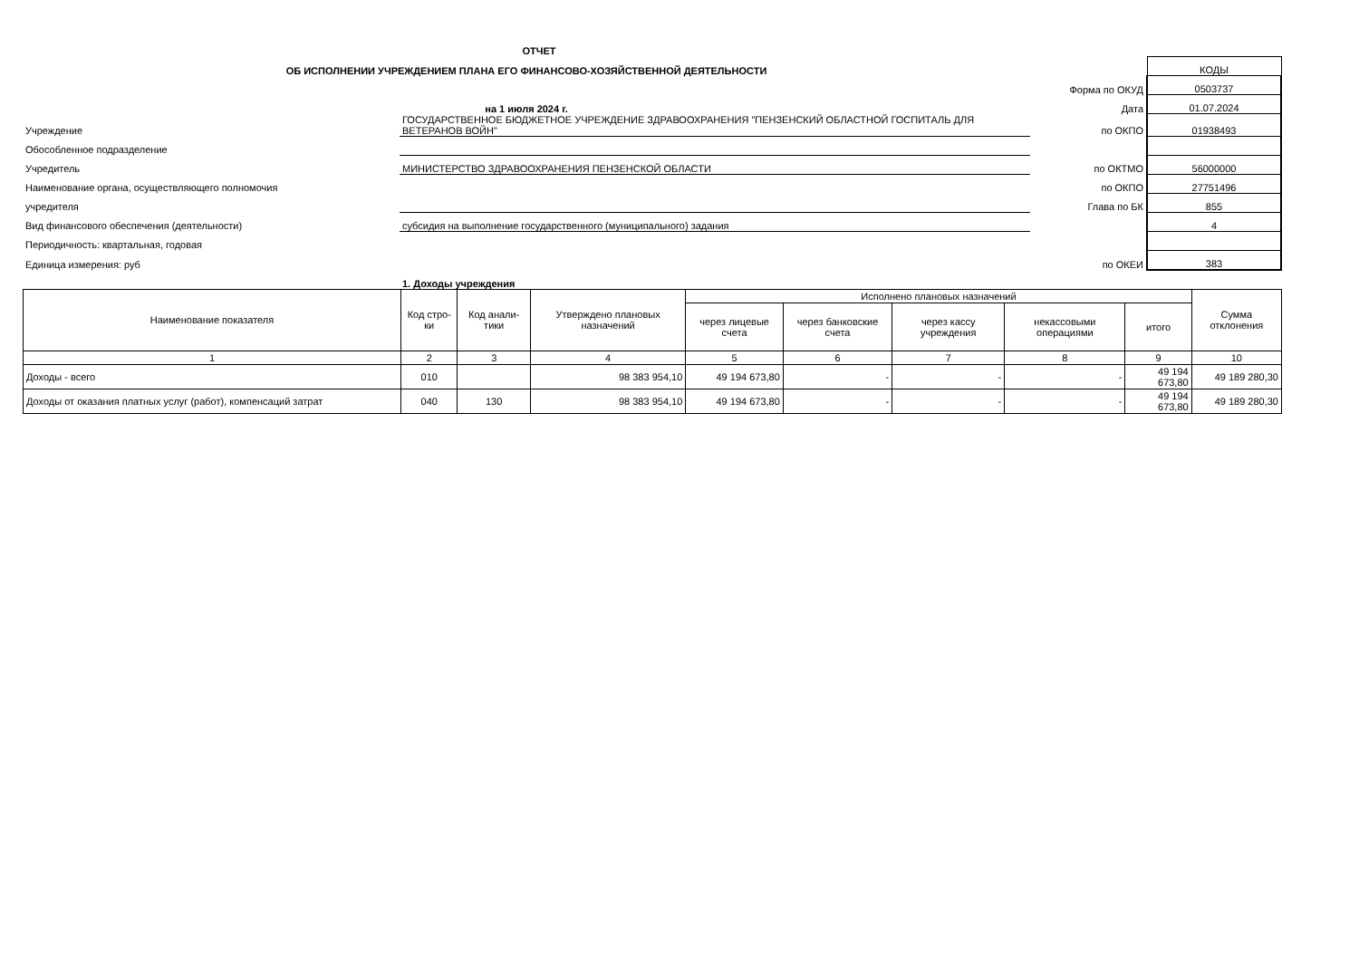ОТЧЕТ
| ОБ ИСПОЛНЕНИИ УЧРЕЖДЕНИЕМ ПЛАНА ЕГО ФИНАНСОВО-ХОЗЯЙСТВЕННОЙ ДЕЯТЕЛЬНОСТИ | | | КОДЫ |
| | | Форма по ОКУД | 0503737 |
| на 1 июля 2024 г. | | Дата | 01.07.2024 |
| Учреждение | ГОСУДАРСТВЕННОЕ БЮДЖЕТНОЕ УЧРЕЖДЕНИЕ ЗДРАВООХРАНЕНИЯ "ПЕНЗЕНСКИЙ ОБЛАСТНОЙ ГОСПИТАЛЬ ДЛЯ ВЕТЕРАНОВ ВОЙН" | по ОКПО | 01938493 |
| Обособленное подразделение | | | |
| Учредитель | МИНИСТЕРСТВО ЗДРАВООХРАНЕНИЯ ПЕНЗЕНСКОЙ ОБЛАСТИ | по ОКТМО | 56000000 |
| Наименование органа, осуществляющего полномочия | | по ОКПО | 27751496 |
| учредителя | | Глава по БК | 855 |
| Вид финансового обеспечения (деятельности) | субсидия на выполнение государственного (муниципального) задания | | 4 |
| Периодичность: квартальная, годовая | | | |
| Единица измерения: руб | | по ОКЕИ | 383 |
| | 1. Доходы учреждения | | |
| Наименование показателя | Код стро-ки | Код анали-тики | Утверждено плановых назначений | Исполнено плановых назначений | | | | | Сумма отклонения |
| --- | --- | --- | --- | --- | --- | --- | --- | --- | --- |
| | | | | через лицевые счета | через банковские счета | через кассу учреждения | некассовыми операциями | итого | |
| 1 | 2 | 3 | 4 | 5 | 6 | 7 | 8 | 9 | 10 |
| Доходы - всего | 010 | | 98 383 954,10 | 49 194 673,80 | - | - | - | 49 194 673,80 | 49 189 280,30 |
| Доходы от оказания платных услуг (работ), компенсаций затрат | 040 | 130 | 98 383 954,10 | 49 194 673,80 | - | - | - | 49 194 673,80 | 49 189 280,30 |